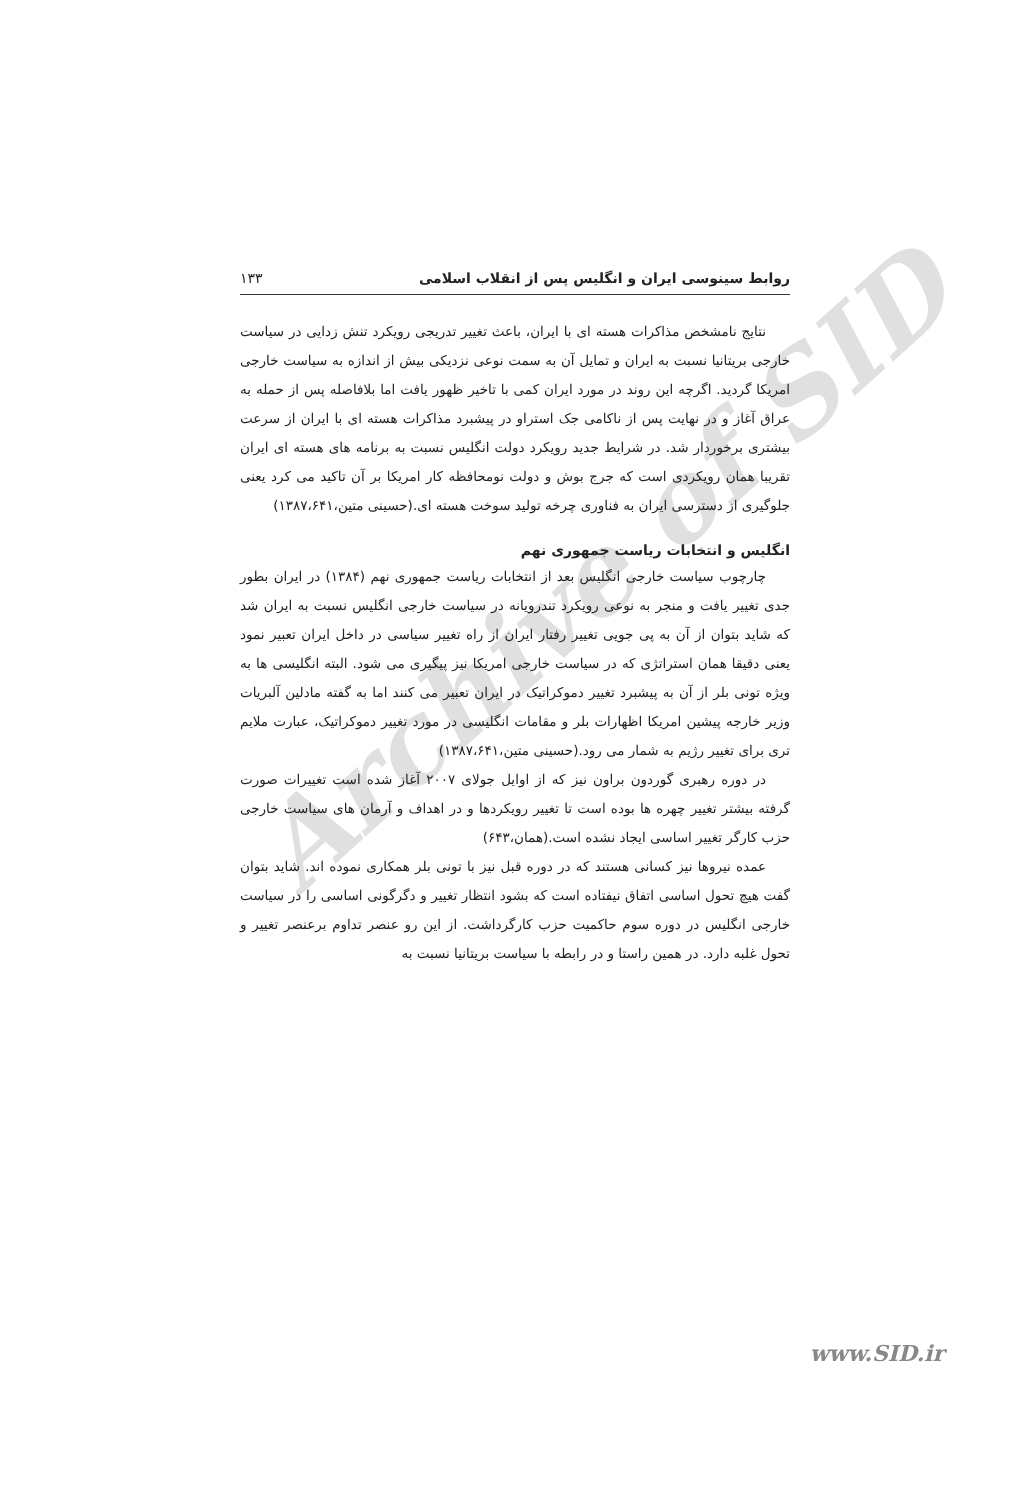Archive of SID
روابط سینوسی ایران و انگلیس پس از انقلاب اسلامی ۱۳۳
نتایج نامشخص مذاکرات هسته ای با ایران، باعث تغییر تدریجی رویکرد تنش زدایی در سیاست خارجی بریتانیا نسبت به ایران و تمایل آن به سمت نوعی نزدیکی بیش از اندازه به سیاست خارجی امریکا گردید. اگرچه این روند در مورد ایران کمی با تاخیر ظهور یافت اما بلافاصله پس از حمله به عراق آغاز و در نهایت پس از ناکامی جک استراو در پیشبرد مذاکرات هسته ای با ایران از سرعت بیشتری برخوردار شد. در شرایط جدید رویکرد دولت انگلیس نسبت به برنامه های هسته ای ایران تقریبا همان رویکردی است که جرج بوش و دولت نومحافظه کار امریکا بر آن تاکید می کرد یعنی جلوگیری از دسترسی ایران به فناوری چرخه تولید سوخت هسته ای.(حسینی متین،۱۳۸۷،۶۴۱)
انگلیس و انتخابات ریاست جمهوری نهم
چارچوب سیاست خارجی انگلیس بعد از انتخابات ریاست جمهوری نهم (۱۳۸۴) در ایران بطور جدی تغییر یافت و منجر به نوعی رویکرد تندرویانه در سیاست خارجی انگلیس نسبت به ایران شد که شاید بتوان از آن به پی جویی تغییر رفتار ایران از راه تغییر سیاسی در داخل ایران تعبیر نمود یعنی دقیقا همان استراتژی که در سیاست خارجی امریکا نیز پیگیری می شود. البته انگلیسی ها به ویژه تونی بلر از آن به پیشبرد تغییر دموکراتیک در ایران تعبیر می کنند اما به گفته مادلین آلبریات وزیر خارجه پیشین امریکا اظهارات بلر و مقامات انگلیسی در مورد تغییر دموکراتیک، عبارت ملایم تری برای تغییر رژیم به شمار می رود.(حسینی متین،۱۳۸۷،۶۴۱)
در دوره رهبری گوردون براون نیز که از اوایل جولای ۲۰۰۷ آغاز شده است تغییرات صورت گرفته بیشتر تغییر چهره ها بوده است تا تغییر رویکردها و در اهداف و آرمان های سیاست خارجی حزب کارگر تغییر اساسی ایجاد نشده است.(همان،۶۴۳)
عمده نیروها نیز کسانی هستند که در دوره قبل نیز با تونی بلر همکاری نموده اند. شاید بتوان گفت هیچ تحول اساسی اتفاق نیفتاده است که بشود انتظار تغییر و دگرگونی اساسی را در سیاست خارجی انگلیس در دوره سوم حاکمیت حزب کارگرداشت. از این رو عنصر تداوم برعنصر تغییر و تحول غلبه دارد. در همین راستا و در رابطه با سیاست بریتانیا نسبت به
www.SID.ir